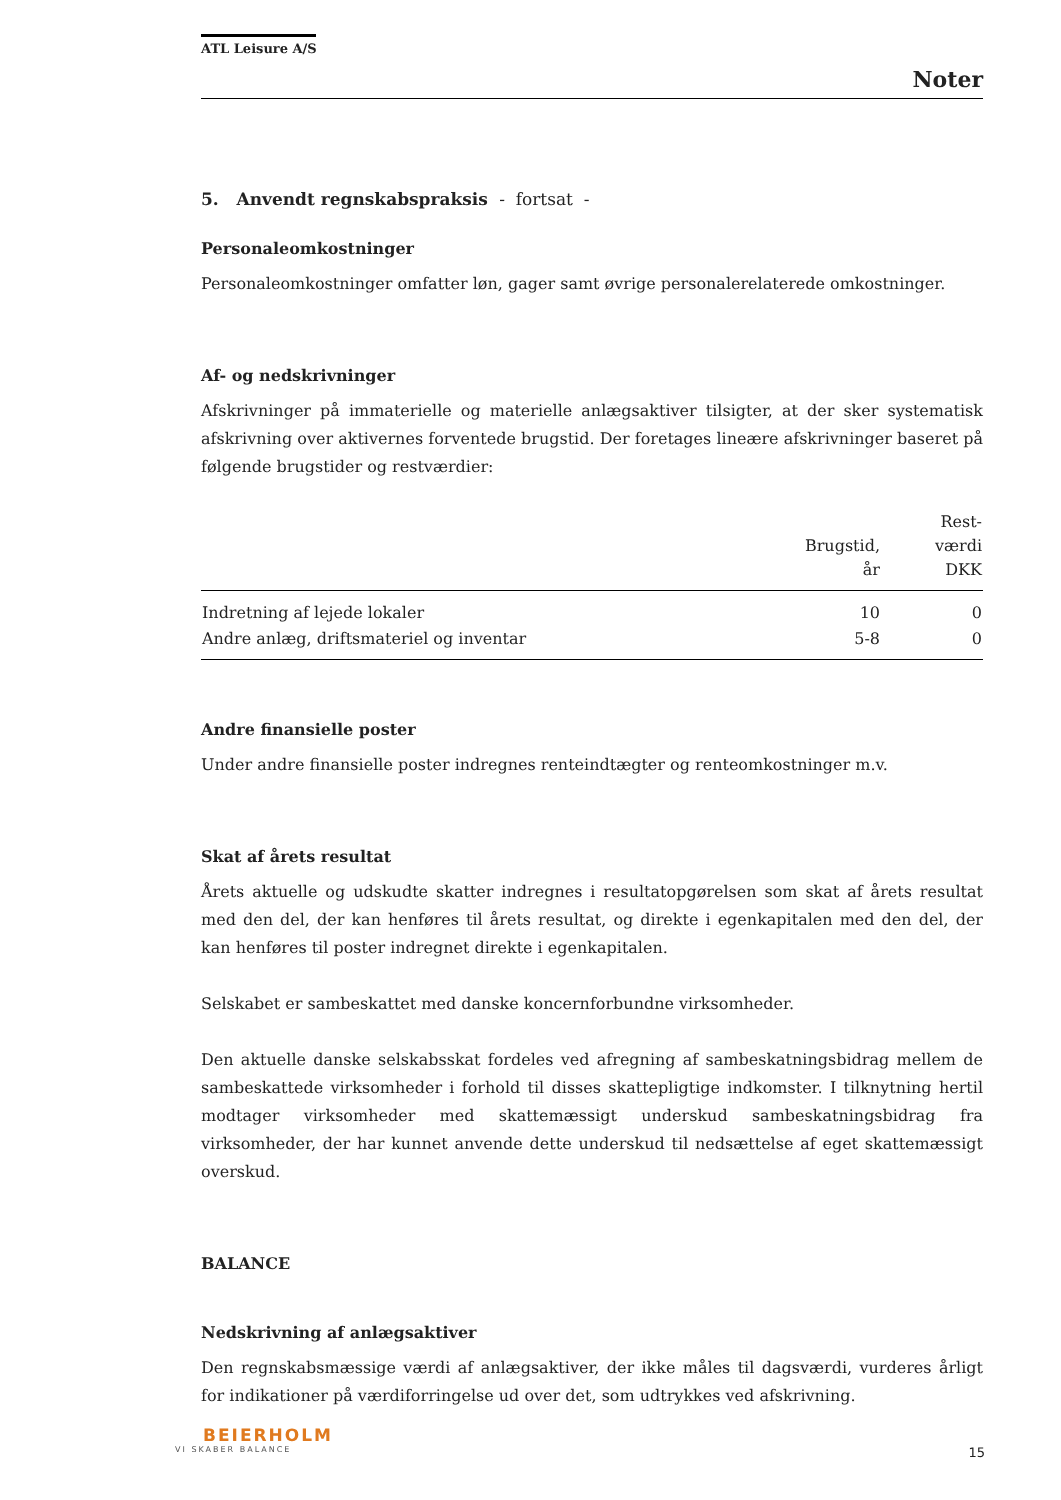ATL Leisure A/S
Noter
5. Anvendt regnskabspraksis - fortsat -
Personaleomkostninger
Personaleomkostninger omfatter løn, gager samt øvrige personalerelaterede omkostninger.
Af- og nedskrivninger
Afskrivninger på immaterielle og materielle anlægsaktiver tilsigter, at der sker systematisk afskrivning over aktivernes forventede brugstid. Der foretages lineære afskrivninger baseret på følgende brugstider og restværdier:
| | Brugstid, år | Rest- værdi DKK |
| --- | --- | --- |
| Indretning af lejede lokaler | 10 | 0 |
| Andre anlæg, driftsmateriel og inventar | 5-8 | 0 |
Andre finansielle poster
Under andre finansielle poster indregnes renteindtægter og renteomkostninger m.v.
Skat af årets resultat
Årets aktuelle og udskudte skatter indregnes i resultatopgørelsen som skat af årets resultat med den del, der kan henføres til årets resultat, og direkte i egenkapitalen med den del, der kan henføres til poster indregnet direkte i egenkapitalen.
Selskabet er sambeskattet med danske koncernforbundne virksomheder.
Den aktuelle danske selskabsskat fordeles ved afregning af sambeskatningsbidrag mellem de sambeskattede virksomheder i forhold til disses skattepligtige indkomster. I tilknytning hertil modtager virksomheder med skattemæssigt underskud sambeskatningsbidrag fra virksomheder, der har kunnet anvende dette underskud til nedsættelse af eget skattemæssigt overskud.
BALANCE
Nedskrivning af anlægsaktiver
Den regnskabsmæssige værdi af anlægsaktiver, der ikke måles til dagsværdi, vurderes årligt for indikationer på værdiforringelse ud over det, som udtrykkes ved afskrivning.
BEIERHOLM
VI SKABER BALANCE
15